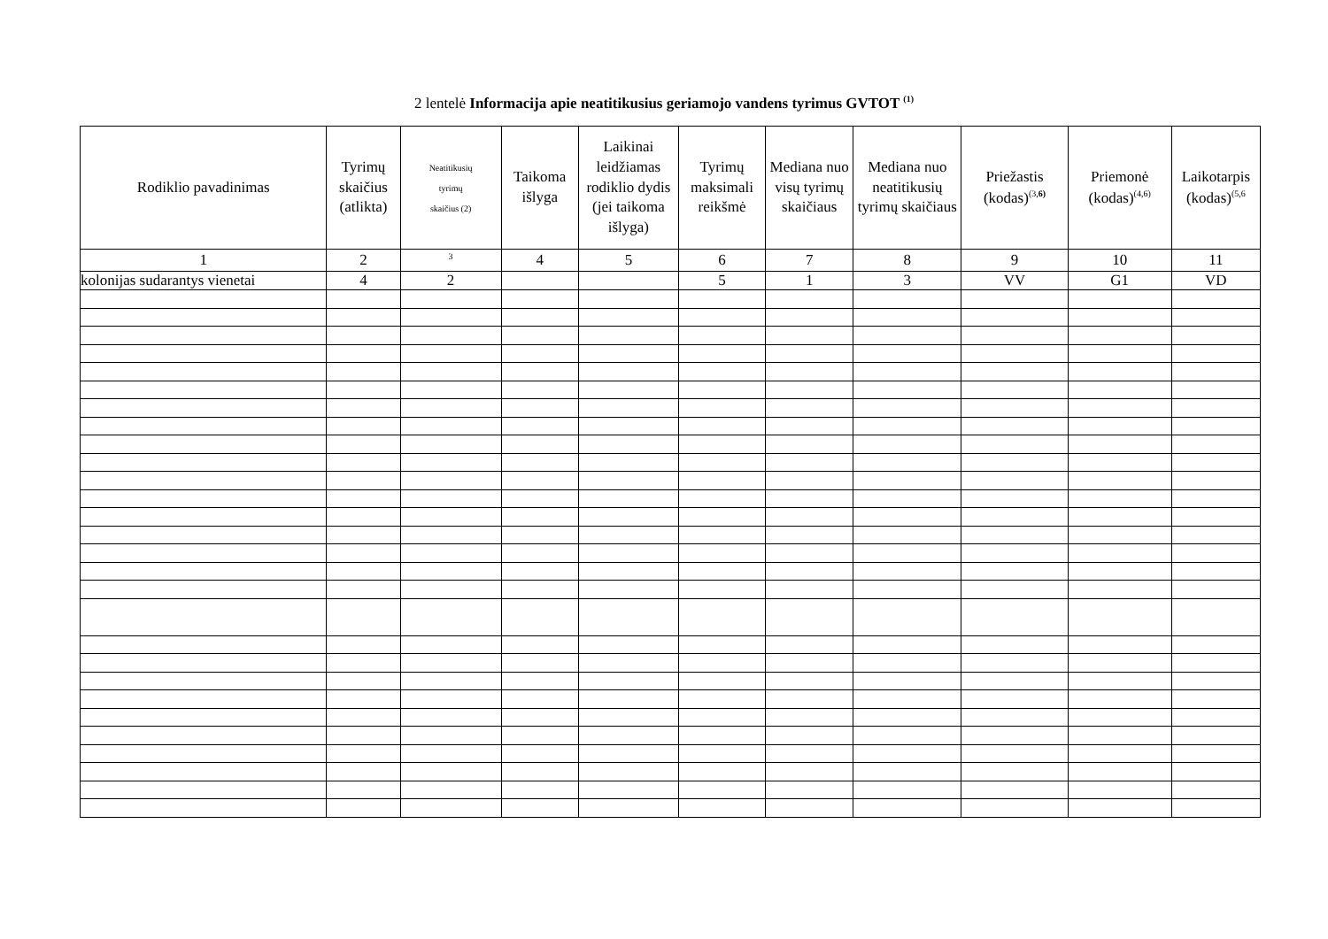2 lentelė Informacija apie neatitikusius geriamojo vandens tyrimus GVTOT <sup>(1)</sup>
| Rodiklio pavadinimas | Tyrimų skaičius (atlikta) | Neatitikusių tyrimų skaičius (2) | Taikoma išlyga | Laikinai leidžiamas rodiklio dydis (jei taikoma išlyga) | Tyrimų maksimali reikšmė | Mediana nuo visų tyrimų skaičiaus | Mediana nuo neatitikusių tyrimų skaičiaus | Priežastis (kodas)<sup>(3,6)</sup> | Priemonė (kodas)<sup>(4,6)</sup> | Laikotarpis (kodas)<sup>(5,6</sup> |
| --- | --- | --- | --- | --- | --- | --- | --- | --- | --- | --- |
| 1 | 2 | <sup>3</sup> | 4 | 5 | 6 | 7 | 8 | 9 | 10 | 11 |
| kolonijas sudarantys vienetai | 4 | 2 | | | 5 | 1 | 3 | VV | G1 | VD |